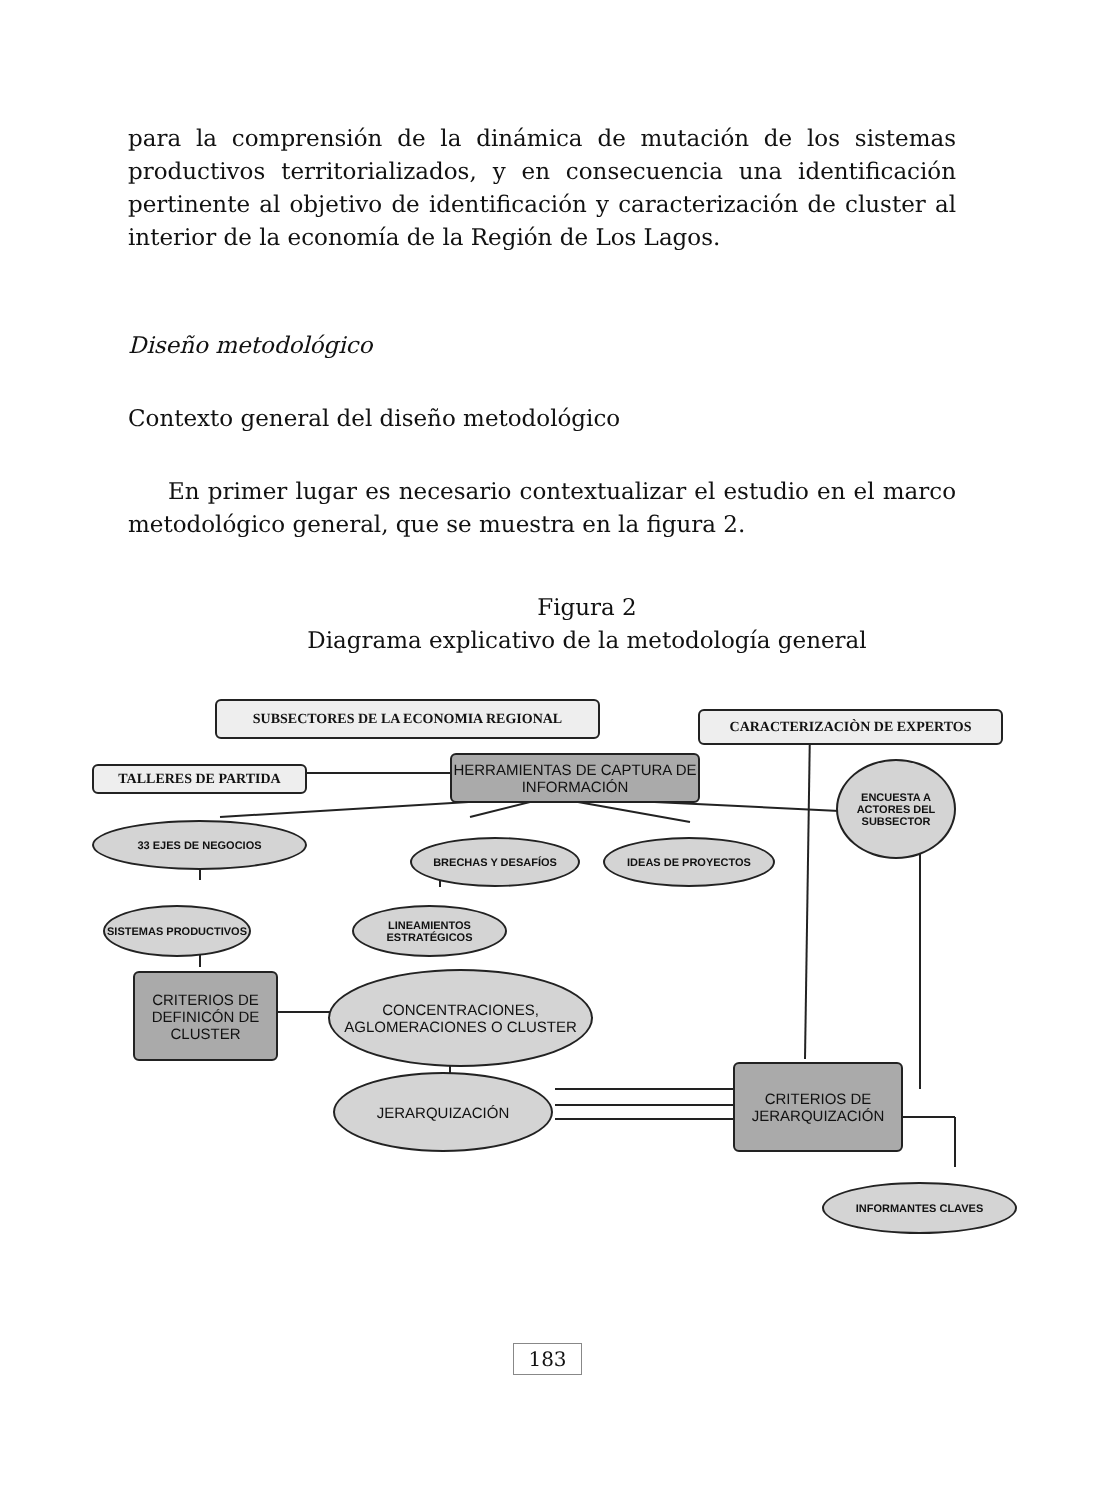para la comprensión de la dinámica de mutación de los sistemas productivos territorializados, y en consecuencia una identificación pertinente al objetivo de identificación y caracterización de cluster al interior de la economía de la Región de Los Lagos.
Diseño metodológico
Contexto general del diseño metodológico
En primer lugar es necesario contextualizar el estudio en el marco metodológico general, que se muestra en la figura 2.
Figura 2
Diagrama explicativo de la metodología general
SUBSECTORES DE LA ECONOMIA REGIONAL
CARACTERIZACIÒN DE EXPERTOS
TALLERES DE PARTIDA
HERRAMIENTAS DE CAPTURA DE INFORMACIÓN
ENCUESTA A ACTORES DEL SUBSECTOR
33 EJES DE NEGOCIOS
BRECHAS Y DESAFÍOS IDEAS DE PROYECTOS
SISTEMAS PRODUCTIVOS
LINEAMIENTOS ESTRATÉGICOS
CRITERIOS DE DEFINICÓN DE CLUSTER
CONCENTRACIONES, AGLOMERACIONES O CLUSTER
JERARQUIZACIÓN
CRITERIOS DE JERARQUIZACIÓN
INFORMANTES CLAVES
183